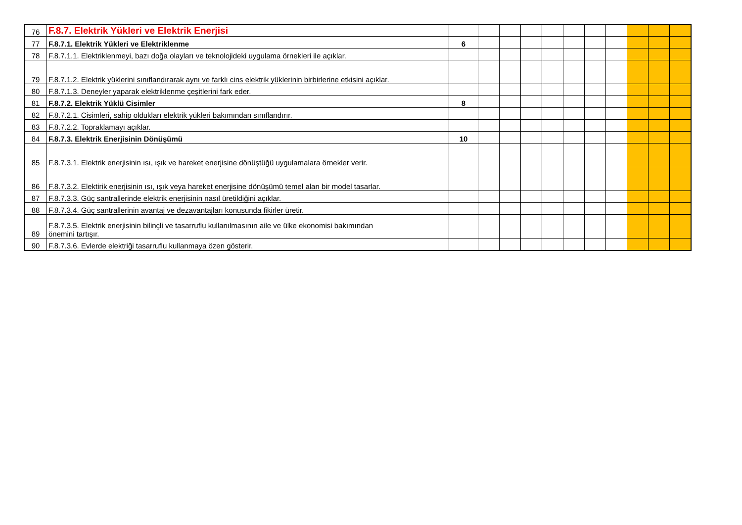| 76 | F.8.7. Elektrik Yükleri ve Elektrik Enerjisi | | | | | | | | | | | |
| 77 | F.8.7.1. Elektrik Yükleri ve Elektriklenme | 6 | | | | | | | | | | |
| 78 | F.8.7.1.1. Elektriklenmeyi, bazı doğa olayları ve teknolojideki uygulama örnekleri ile açıklar. | | | | | | | | | | | |
| 79 | F.8.7.1.2. Elektrik yüklerini sınıflandırarak aynı ve farklı cins elektrik yüklerinin birbirlerine etkisini açıklar. | | | | | | | | | | | |
| 80 | F.8.7.1.3. Deneyler yaparak elektriklenme çeşitlerini fark eder. | | | | | | | | | | | |
| 81 | F.8.7.2. Elektrik Yüklü Cisimler | 8 | | | | | | | | | | |
| 82 | F.8.7.2.1. Cisimleri, sahip oldukları elektrik yükleri bakımından sınıflandırır. | | | | | | | | | | | |
| 83 | F.8.7.2.2. Topraklamayı açıklar. | | | | | | | | | | | |
| 84 | F.8.7.3. Elektrik Enerjisinin Dönüşümü | 10 | | | | | | | | | | |
| 85 | F.8.7.3.1. Elektrik enerjisinin ısı, ışık ve hareket enerjisine dönüştüğü uygulamalara örnekler verir. | | | | | | | | | | | |
| 86 | F.8.7.3.2. Elektirik enerjisinin ısı, ışık veya hareket enerjisine dönüşümü temel alan bir model tasarlar. | | | | | | | | | | | |
| 87 | F.8.7.3.3. Güç santrallerinde elektrik enerjisinin nasıl üretildiğini açıklar. | | | | | | | | | | | |
| 88 | F.8.7.3.4. Güç santrallerinin avantaj ve dezavantajları konusunda fikirler üretir. | | | | | | | | | | | |
| 89 | F.8.7.3.5. Elektrik enerjisinin bilinçli ve tasarruflu kullanılmasının aile ve ülke ekonomisi bakımından önemini tartışır. | | | | | | | | | | | |
| 90 | F.8.7.3.6. Evlerde elektriği tasarruflu kullanmaya özen gösterir. | | | | | | | | | | | |